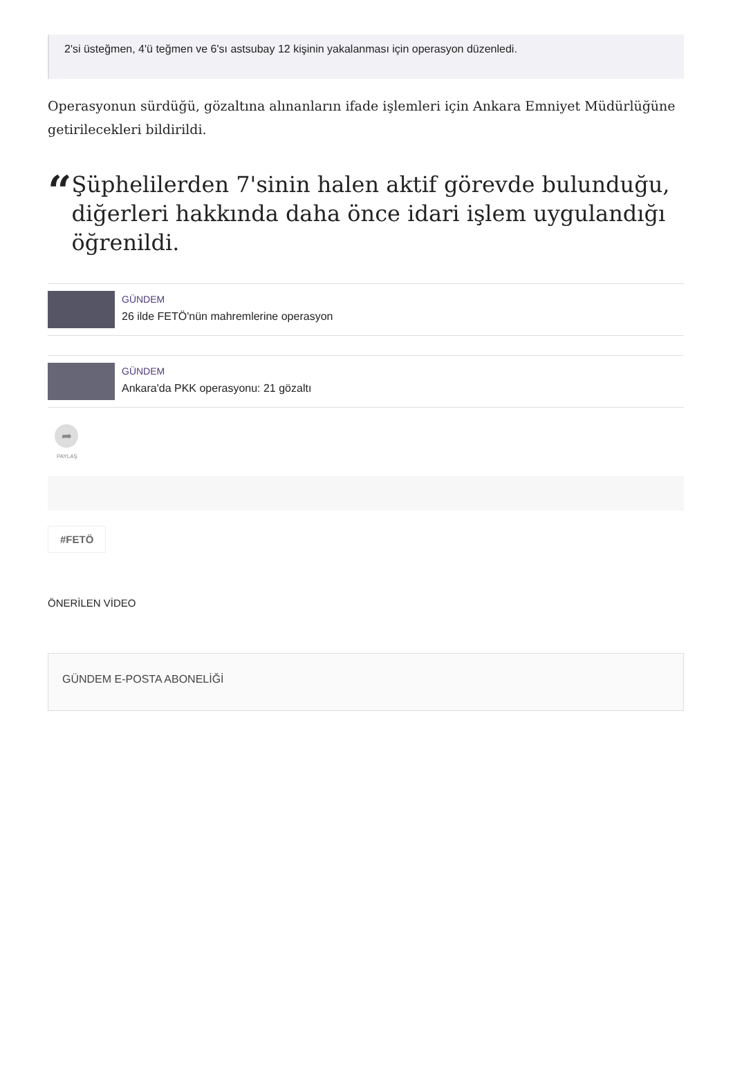2'si üsteğmen, 4'ü teğmen ve 6'sı astsubay 12 kişinin yakalanması için operasyon düzenledi.
Operasyonun sürdüğü, gözaltına alınanların ifade işlemleri için Ankara Emniyet Müdürlüğüne getirilecekleri bildirildi.
“
Şüphelilerden 7'sinin halen aktif görevde bulunduğu, diğerleri hakkında daha önce idari işlem uygulandığı öğrenildi.
GÜNDEM
26 ilde FETÖ'nün mahremlerine operasyon
GÜNDEM
Ankara'da PKK operasyonu: 21 gözaltı
➦
PAYLAŞ
#FETÖ
ÖNERİLEN VİDEO
GÜNDEM E-POSTA ABONELİĞİ